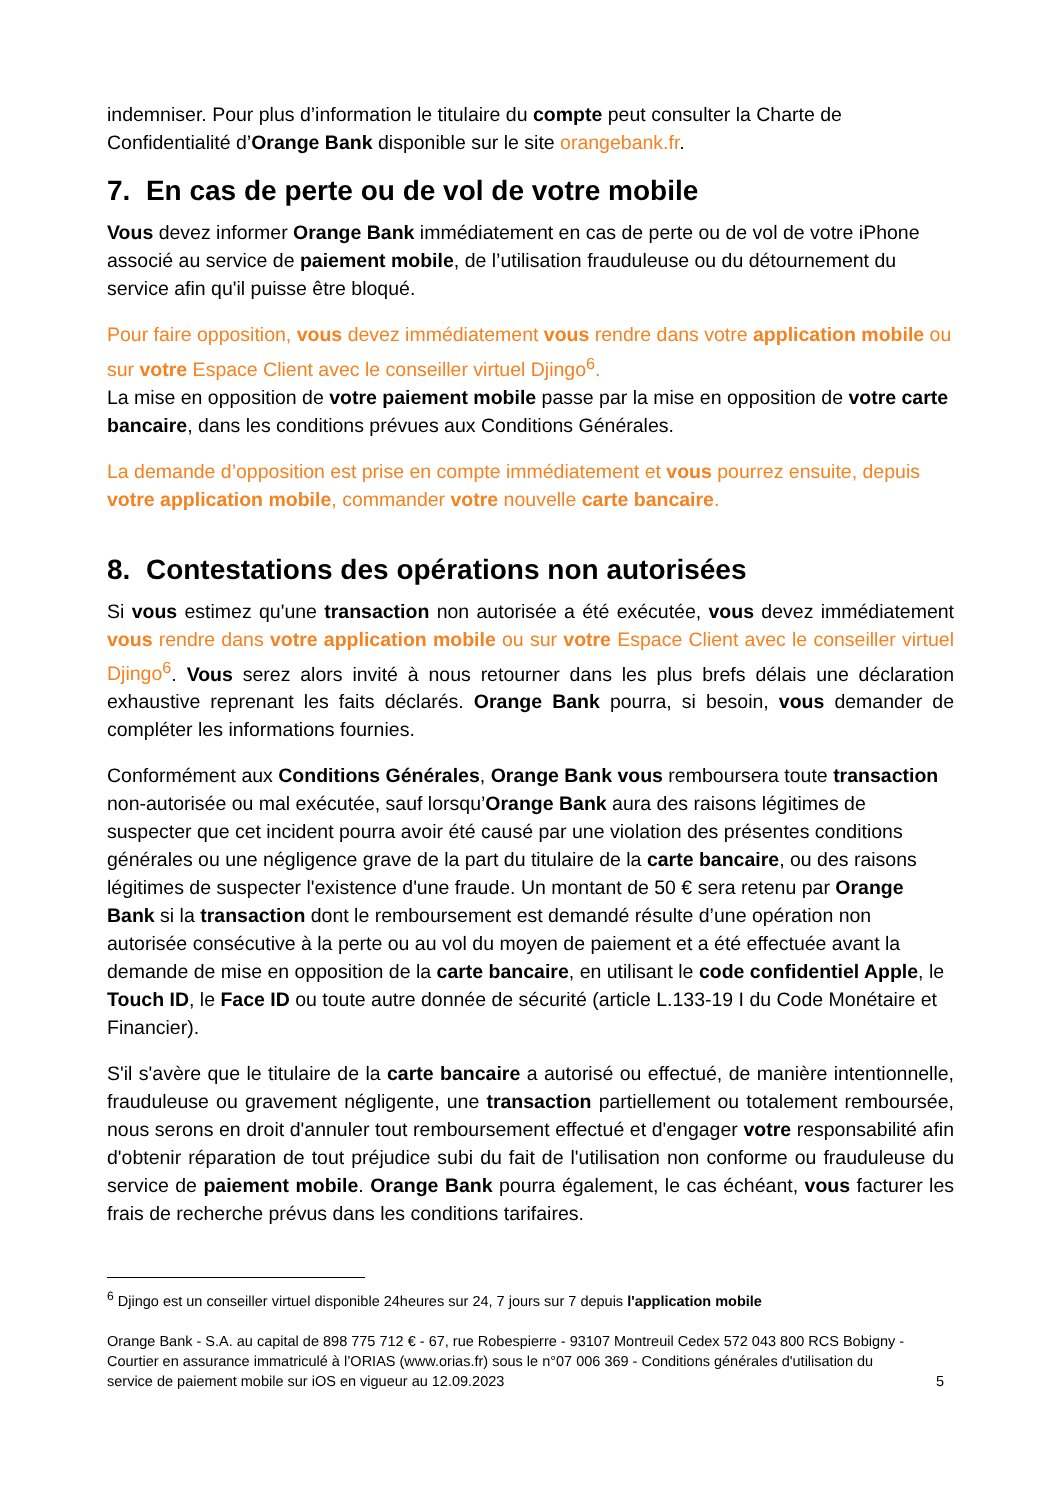indemniser. Pour plus d’information le titulaire du compte peut consulter la Charte de Confidentialité d’Orange Bank disponible sur le site orangebank.fr.
7. En cas de perte ou de vol de votre mobile
Vous devez informer Orange Bank immédiatement en cas de perte ou de vol de votre iPhone associé au service de paiement mobile, de l’utilisation frauduleuse ou du détournement du service afin qu'il puisse être bloqué.
Pour faire opposition, vous devez immédiatement vous rendre dans votre application mobile ou sur votre Espace Client avec le conseiller virtuel Djingo<sup>6</sup>.
La mise en opposition de votre paiement mobile passe par la mise en opposition de votre carte bancaire, dans les conditions prévues aux Conditions Générales.
La demande d’opposition est prise en compte immédiatement et vous pourrez ensuite, depuis votre application mobile, commander votre nouvelle carte bancaire.
8. Contestations des opérations non autorisées
Si vous estimez qu'une transaction non autorisée a été exécutée, vous devez immédiatement vous rendre dans votre application mobile ou sur votre Espace Client avec le conseiller virtuel Djingo<sup>6</sup>. Vous serez alors invité à nous retourner dans les plus brefs délais une déclaration exhaustive reprenant les faits déclarés. Orange Bank pourra, si besoin, vous demander de compléter les informations fournies.
Conformément aux Conditions Générales, Orange Bank vous remboursera toute transaction non-autorisée ou mal exécutée, sauf lorsqu’Orange Bank aura des raisons légitimes de suspecter que cet incident pourra avoir été causé par une violation des présentes conditions générales ou une négligence grave de la part du titulaire de la carte bancaire, ou des raisons légitimes de suspecter l'existence d'une fraude. Un montant de 50 € sera retenu par Orange Bank si la transaction dont le remboursement est demandé résulte d’une opération non autorisée consécutive à la perte ou au vol du moyen de paiement et a été effectuée avant la demande de mise en opposition de la carte bancaire, en utilisant le code confidentiel Apple, le Touch ID, le Face ID ou toute autre donnée de sécurité (article L.133-19 I du Code Monétaire et Financier).
S'il s'avère que le titulaire de la carte bancaire a autorisé ou effectué, de manière intentionnelle, frauduleuse ou gravement négligente, une transaction partiellement ou totalement remboursée, nous serons en droit d'annuler tout remboursement effectué et d'engager votre responsabilité afin d'obtenir réparation de tout préjudice subi du fait de l'utilisation non conforme ou frauduleuse du service de paiement mobile. Orange Bank pourra également, le cas échéant, vous facturer les frais de recherche prévus dans les conditions tarifaires.
<sup>6</sup> Djingo est un conseiller virtuel disponible 24heures sur 24, 7 jours sur 7 depuis l'application mobile
Orange Bank - S.A. au capital de 898 775 712 € - 67, rue Robespierre - 93107 Montreuil Cedex 572 043 800 RCS Bobigny - Courtier en assurance immatriculé à l’ORIAS (www.orias.fr) sous le n°07 006 369 - Conditions générales d'utilisation du service de paiement mobile sur iOS en vigueur au 12.09.2023
5